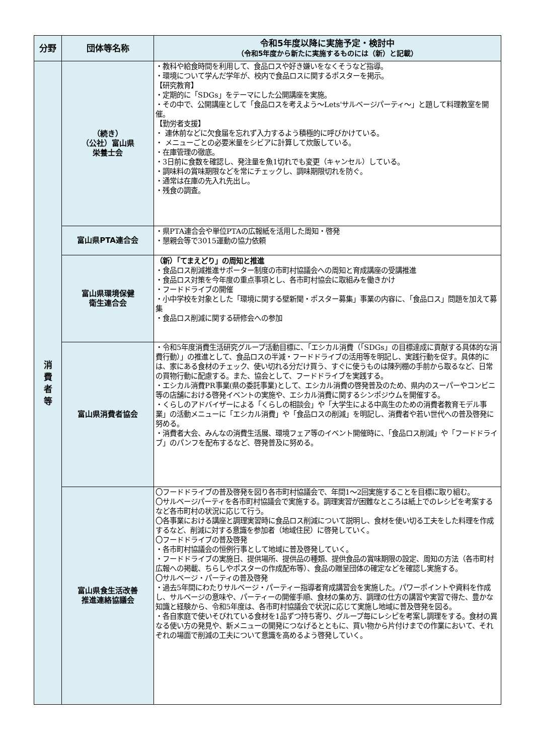| 分野 | 団体等名称 | 令和5年度以降に実施予定・検討中 （令和5年度から新たに実施するものには（新）と記載） |
| --- | --- | --- |
| 消 費 者 等 | （続き） （公社）富山県 栄養士会 | ・教科や給食時間を利用して、食品ロスや好き嫌いをなくそうなど指導。 ・環境について学んだ学年が、校内で食品ロスに関するポスターを掲示。 【研究教育】 ・定期的に「SDGs」をテーマにした公開講座を実施。 ・その中で、公開講座として「食品ロスを考えよう～Lets'サルベージパーティ～」と題して料理教室を開催。 【勤労者支援】 ・ 連休前などに欠食届を忘れず入力するよう積極的に呼びかけている。 ・ メニューごとの必要米量をシビアに計算して炊飯している。 ・在庫管理の徹底。 ・3日前に食数を確認し、発注量を魚1切れでも変更（キャンセル）している。 ・調味料の賞味期限などを常にチェックし、調味期限切れを防ぐ。 ・通常は在庫の先入れ先出し。 ・残食の調査。 |
| | 富山県PTA連合会 | ・県PTA連合会や単位PTAの広報紙を活用した周知・啓発 ・懇親会等で3015運動の協力依頼 |
| | 富山県環境保健 衛生連合会 | （新）「てまえどり」の周知と推進 ・食品ロス削減推進サポーター制度の市町村協議会への周知と育成講座の受講推進 ・食品ロス対策を今年度の重点事項とし、各市町村協会に取組みを働きかけ ・フードドライブの開催 ・小中学校を対象とした「環境に関する壁新聞・ポスター募集」事業の内容に、「食品ロス」問題を加えて募集 ・食品ロス削減に関する研修会への参加 |
| | 富山県消費者協会 | ・令和5年度消費生活研究グループ活動目標に、「エシカル消費（「SDGs」の目標達成に貢献する具体的な消費行動）」の推進として、食品ロスの半減・フードドライブの活用等を明記し、実践行動を促す。具体的には、家にある食材のチェック、使い切れる分だけ買う、すぐに使うものは陳列棚の手前から取るなど、日常の買物行動に配慮する。また、協会として、フードドライブを実践する。 ・エシカル消費PR事業(県の委託事業)として、エシカル消費の啓発普及のため、県内のスーパーやコンビニ等の店舗における啓発イベントの実施や、エシカル消費に関するシンポジウムを開催する。 ・くらしのアドバイザーによる「くらしの相談会」や「大学生による中高生のための消費者教育モデル事業」の活動メニューに「エシカル消費」や「食品ロスの削減」を明記し、消費者や若い世代への普及啓発に努める。 ・消費者大会、みんなの消費生活展、環境フェア等のイベント開催時に、「食品ロス削減」や「フードドライブ」のパンフを配布するなど、啓発普及に努める。 |
| | 富山県食生活改善 推進連絡協議会 | 〇フードドライブの普及啓発を図り各市町村協議会で、年間1～2回実施することを目標に取り組む。 〇サルベージパーティを各市町村協議会で実施する。調理実習が困難なところは紙上でのレシピを考案するなど各市町村の状況に応じて行う。 〇各事業における講座と調理実習時に食品ロス削減について説明し、食材を使い切る工夫をした料理を作成するなど、削減に対する意識を参加者（地域住民）に啓発していく。 〇フードドライブの普及啓発 ・各市町村協議会の恒例行事として地域に普及啓発していく。 ・フードドライブの実施日、提供場所、提供品の種類、提供食品の賞味期限の設定、周知の方法（各市町村広報への掲載、ちらしやポスターの作成配布等）、食品の贈呈団体の確定などを確認し実施する。 〇サルベージ・パーティの普及啓発 ・過去5年間にわたりサルベージ・パーティー指導者育成講習会を実施した。パワーポイントや資料を作成し、サルベージの意味や、パーティーの開催手順、食材の集め方、調理の仕方の講習や実習で得た、豊かな知識と経験から、令和5年度は、各市町村協議会で状況に応じて実施し地域に普及啓発を図る。 ・各自家庭で使いそびれている食材を1品ずつ持ち寄り、グループ毎にレシピを考案し調理をする。食材の異なる使い方の発見や、新メニューの開発につなげるとともに、買い物から片付けまでの作業において、それぞれの場面で削減の工夫について意識を高めるよう啓発していく。 |